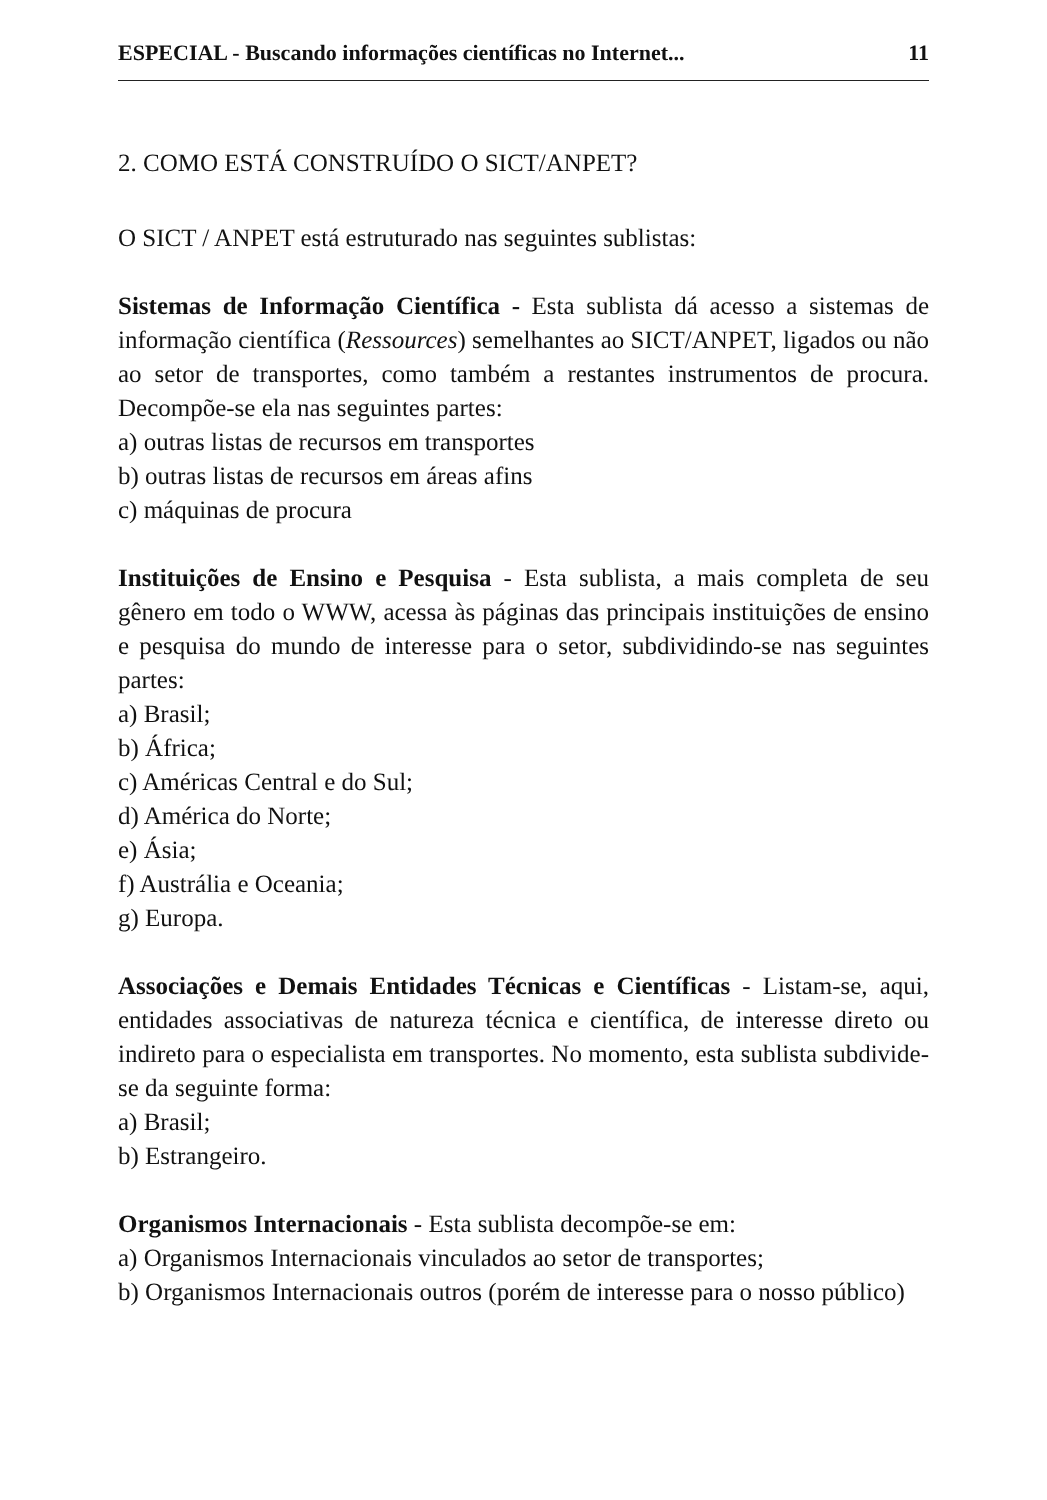ESPECIAL - Buscando informações científicas no Internet... 11
2. COMO ESTÁ CONSTRUÍDO O SICT/ANPET?
O SICT / ANPET está estruturado nas seguintes sublistas:
Sistemas de Informação Científica - Esta sublista dá acesso a sistemas de informação científica (Ressources) semelhantes ao SICT/ANPET, ligados ou não ao setor de transportes, como também a restantes instrumentos de procura. Decompõe-se ela nas seguintes partes:
a) outras listas de recursos em transportes
b) outras listas de recursos em áreas afins
c) máquinas de procura
Instituições de Ensino e Pesquisa - Esta sublista, a mais completa de seu gênero em todo o WWW, acessa às páginas das principais instituições de ensino e pesquisa do mundo de interesse para o setor, subdividindo-se nas seguintes partes:
a) Brasil;
b) África;
c) Américas Central e do Sul;
d) América do Norte;
e) Ásia;
f) Austrália e Oceania;
g) Europa.
Associações e Demais Entidades Técnicas e Científicas - Listam-se, aqui, entidades associativas de natureza técnica e científica, de interesse direto ou indireto para o especialista em transportes. No momento, esta sublista subdivide-se da seguinte forma:
a) Brasil;
b) Estrangeiro.
Organismos Internacionais - Esta sublista decompõe-se em:
a) Organismos Internacionais vinculados ao setor de transportes;
b) Organismos Internacionais outros (porém de interesse para o nosso público)